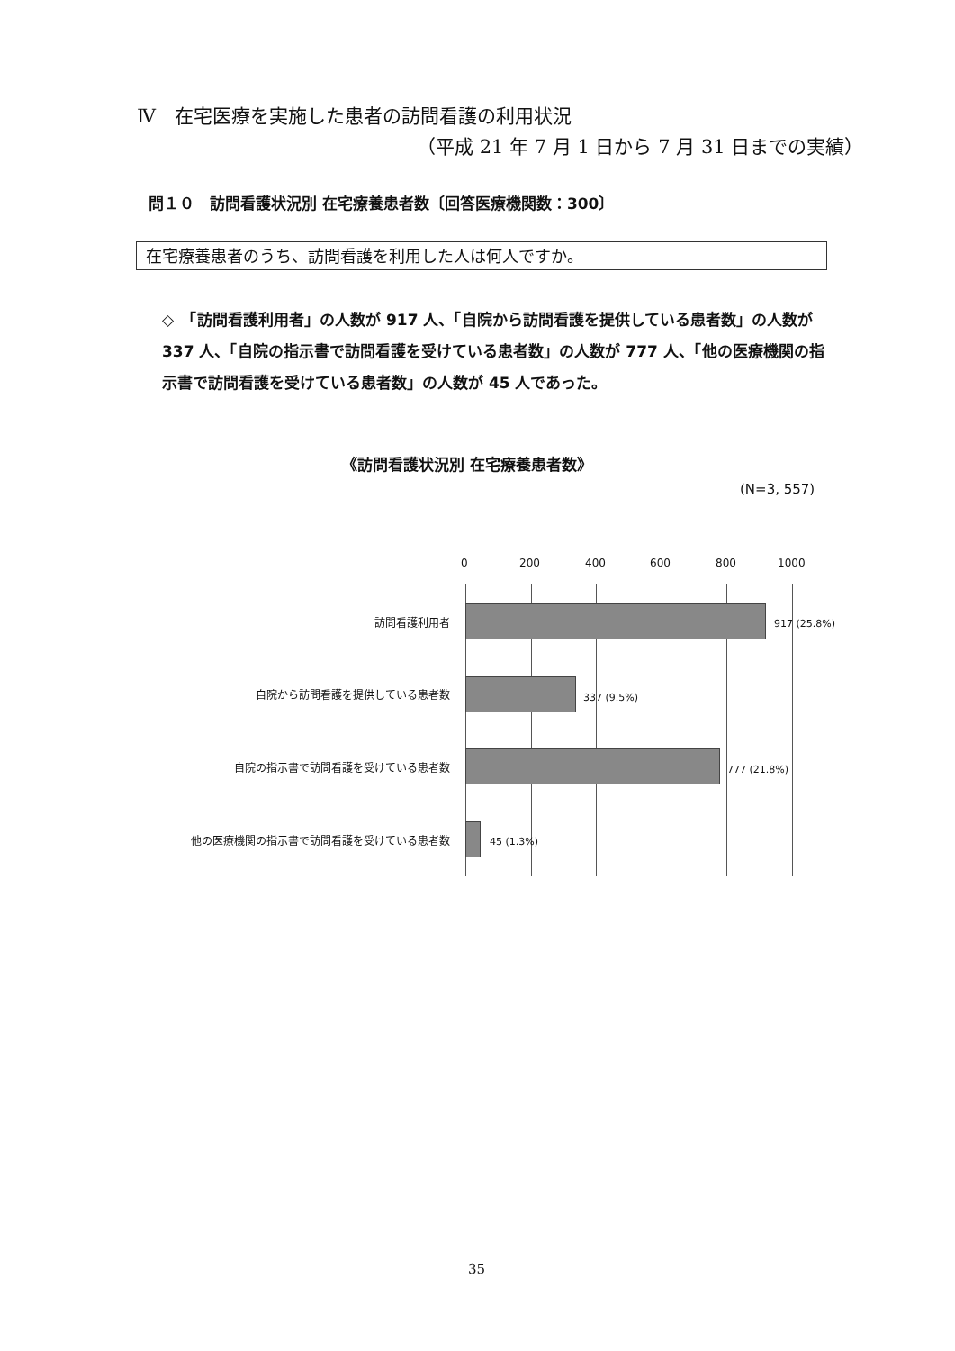Ⅳ　在宅医療を実施した患者の訪問看護の利用状況
（平成 21 年 7 月 1 日から 7 月 31 日までの実績）
問１０　訪問看護状況別 在宅療養患者数〔回答医療機関数：300〕
在宅療養患者のうち、訪問看護を利用した人は何人ですか。
◇　「訪問看護利用者」の人数が 917 人、「自院から訪問看護を提供している患者数」の人数が 337 人、「自院の指示書で訪問看護を受けている患者数」の人数が 777 人、「他の医療機関の指示書で訪問看護を受けている患者数」の人数が 45 人であった。
《訪問看護状況別 在宅療養患者数》
(N=3, 557)
0 200 400 600 800 1000
訪問看護利用者 917 (25.8%)
自院から訪問看護を提供している患者数 337 (9.5%)
自院の指示書で訪問看護を受けている患者数 777 (21.8%)
他の医療機関の指示書で訪問看護を受けている患者数 45 (1.3%)
35